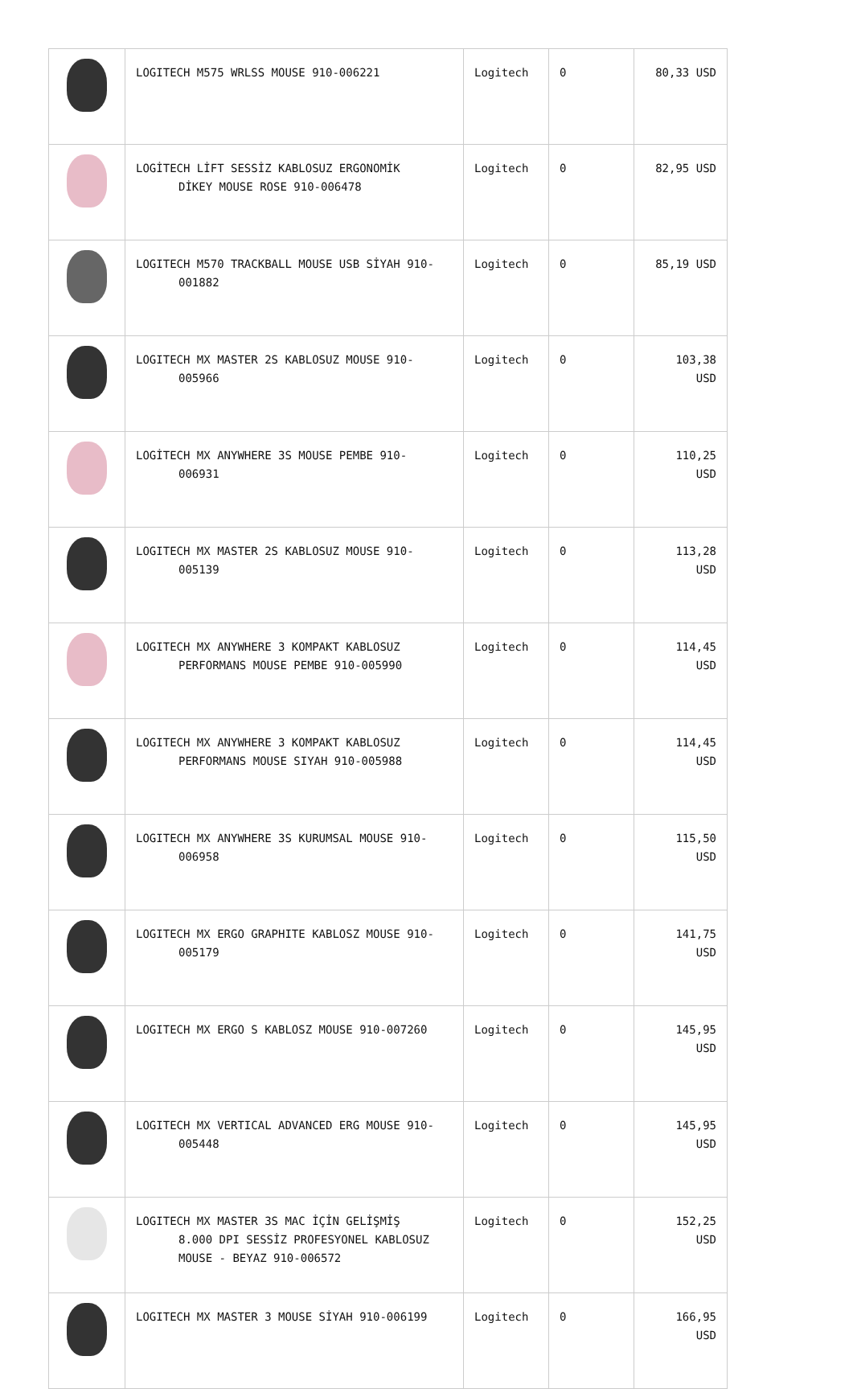| | LOGITECH M575 WRLSS MOUSE 910-006221 | Logitech | 0 | 80,33 USD |
| | LOGİTECH LİFT SESSİZ KABLOSUZ ERGONOMİK DİKEY MOUSE ROSE 910-006478 | Logitech | 0 | 82,95 USD |
| | LOGITECH M570 TRACKBALL MOUSE USB SİYAH 910- 001882 | Logitech | 0 | 85,19 USD |
| | LOGITECH MX MASTER 2S KABLOSUZ MOUSE 910- 005966 | Logitech | 0 | 103,38 USD |
| | LOGİTECH MX ANYWHERE 3S MOUSE PEMBE 910- 006931 | Logitech | 0 | 110,25 USD |
| | LOGITECH MX MASTER 2S KABLOSUZ MOUSE 910- 005139 | Logitech | 0 | 113,28 USD |
| | LOGITECH MX ANYWHERE 3 KOMPAKT KABLOSUZ PERFORMANS MOUSE PEMBE 910-005990 | Logitech | 0 | 114,45 USD |
| | LOGITECH MX ANYWHERE 3 KOMPAKT KABLOSUZ PERFORMANS MOUSE SIYAH 910-005988 | Logitech | 0 | 114,45 USD |
| | LOGITECH MX ANYWHERE 3S KURUMSAL MOUSE 910- 006958 | Logitech | 0 | 115,50 USD |
| | LOGITECH MX ERGO GRAPHITE KABLOSZ MOUSE 910- 005179 | Logitech | 0 | 141,75 USD |
| | LOGITECH MX ERGO S KABLOSZ MOUSE 910-007260 | Logitech | 0 | 145,95 USD |
| | LOGITECH MX VERTICAL ADVANCED ERG MOUSE 910- 005448 | Logitech | 0 | 145,95 USD |
| | LOGITECH MX MASTER 3S MAC İÇİN GELİŞMİŞ 8.000 DPI SESSİZ PROFESYONEL KABLOSUZ MOUSE - BEYAZ 910-006572 | Logitech | 0 | 152,25 USD |
| | LOGITECH MX MASTER 3 MOUSE SİYAH 910-006199 | Logitech | 0 | 166,95 USD |